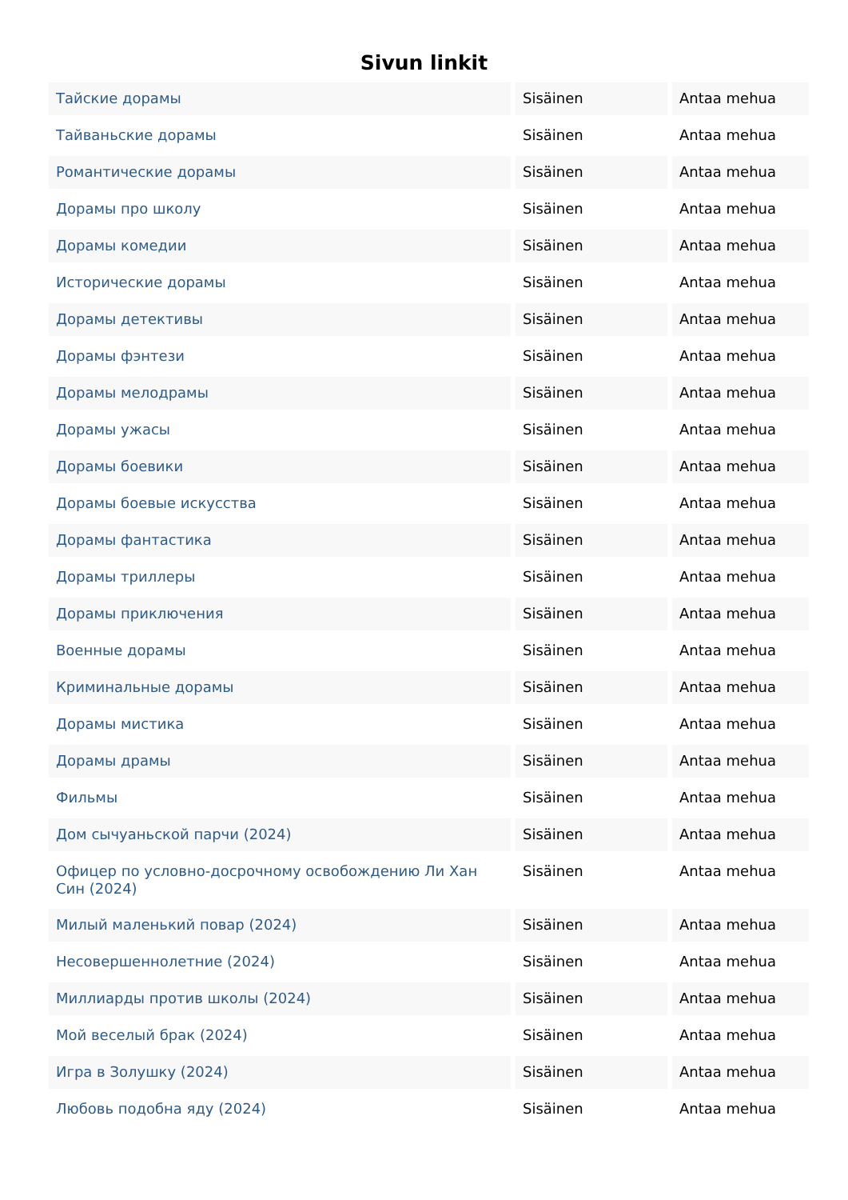Sivun linkit
| Тайские дорамы | Sisäinen | Antaa mehua |
| Тайваньские дорамы | Sisäinen | Antaa mehua |
| Романтические дорамы | Sisäinen | Antaa mehua |
| Дорамы про школу | Sisäinen | Antaa mehua |
| Дорамы комедии | Sisäinen | Antaa mehua |
| Исторические дорамы | Sisäinen | Antaa mehua |
| Дорамы детективы | Sisäinen | Antaa mehua |
| Дорамы фэнтези | Sisäinen | Antaa mehua |
| Дорамы мелодрамы | Sisäinen | Antaa mehua |
| Дорамы ужасы | Sisäinen | Antaa mehua |
| Дорамы боевики | Sisäinen | Antaa mehua |
| Дорамы боевые искусства | Sisäinen | Antaa mehua |
| Дорамы фантастика | Sisäinen | Antaa mehua |
| Дорамы триллеры | Sisäinen | Antaa mehua |
| Дорамы приключения | Sisäinen | Antaa mehua |
| Военные дорамы | Sisäinen | Antaa mehua |
| Криминальные дорамы | Sisäinen | Antaa mehua |
| Дорамы мистика | Sisäinen | Antaa mehua |
| Дорамы драмы | Sisäinen | Antaa mehua |
| Фильмы | Sisäinen | Antaa mehua |
| Дом сычуаньской парчи (2024) | Sisäinen | Antaa mehua |
| Офицер по условно-досрочному освобождению Ли Хан Син (2024) | Sisäinen | Antaa mehua |
| Милый маленький повар (2024) | Sisäinen | Antaa mehua |
| Несовершеннолетние (2024) | Sisäinen | Antaa mehua |
| Миллиарды против школы (2024) | Sisäinen | Antaa mehua |
| Мой веселый брак (2024) | Sisäinen | Antaa mehua |
| Игра в Золушку (2024) | Sisäinen | Antaa mehua |
| Любовь подобна яду (2024) | Sisäinen | Antaa mehua |